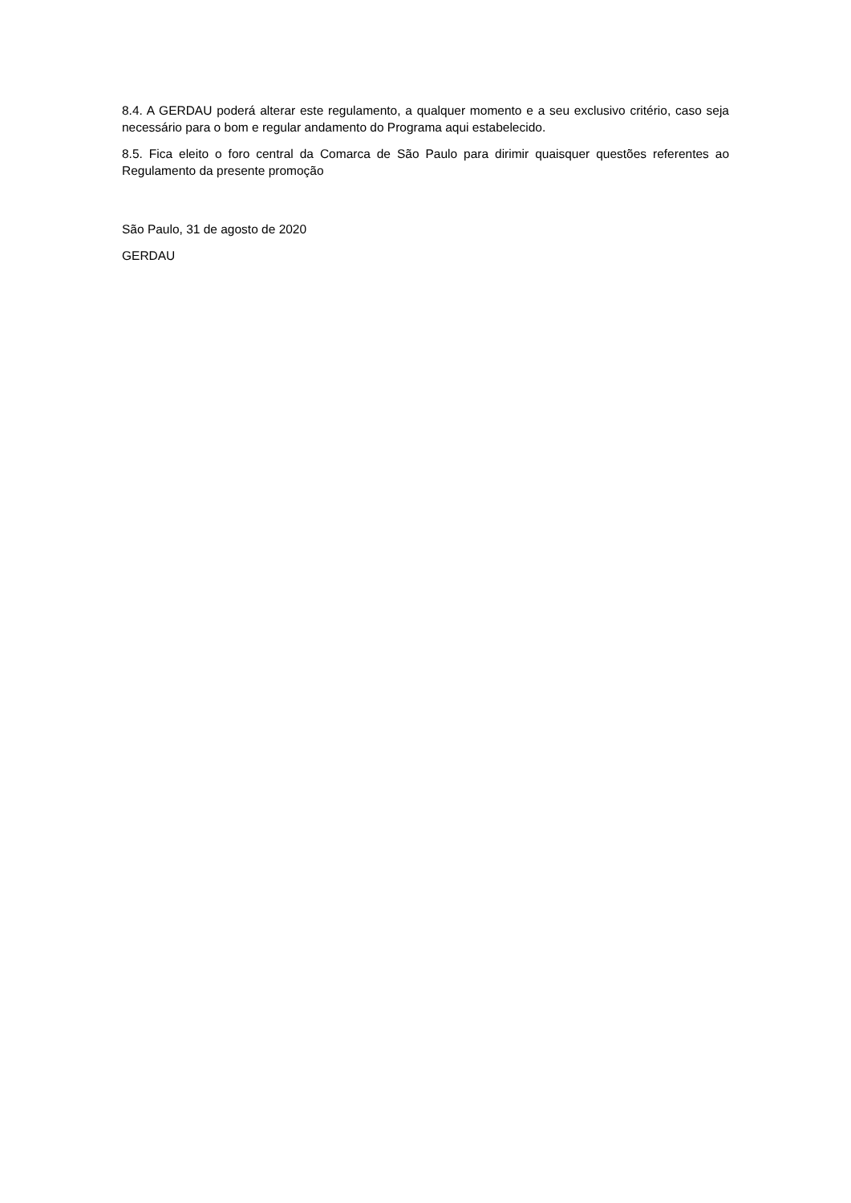8.4. A GERDAU poderá alterar este regulamento, a qualquer momento e a seu exclusivo critério, caso seja necessário para o bom e regular andamento do Programa aqui estabelecido.
8.5. Fica eleito o foro central da Comarca de São Paulo para dirimir quaisquer questões referentes ao Regulamento da presente promoção
São Paulo, 31 de agosto de 2020
GERDAU